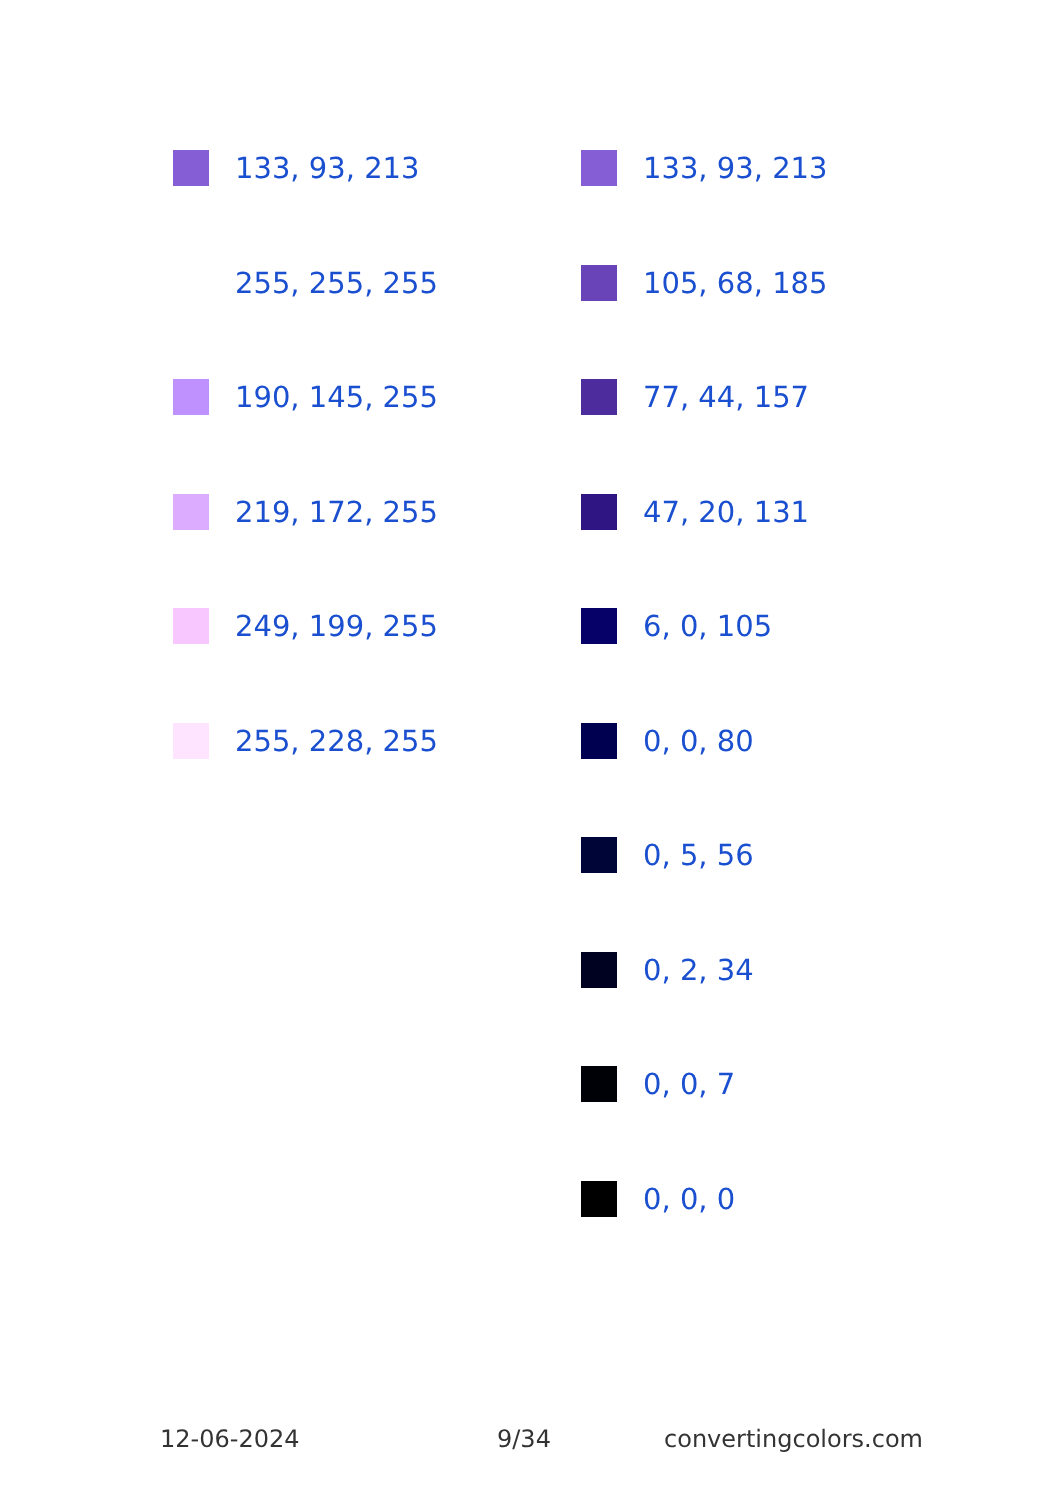133, 93, 213
255, 255, 255
190, 145, 255
219, 172, 255
249, 199, 255
255, 228, 255
133, 93, 213
105, 68, 185
77, 44, 157
47, 20, 131
6, 0, 105
0, 0, 80
0, 5, 56
0, 2, 34
0, 0, 7
0, 0, 0
12-06-2024 9/34 convertingcolors.com